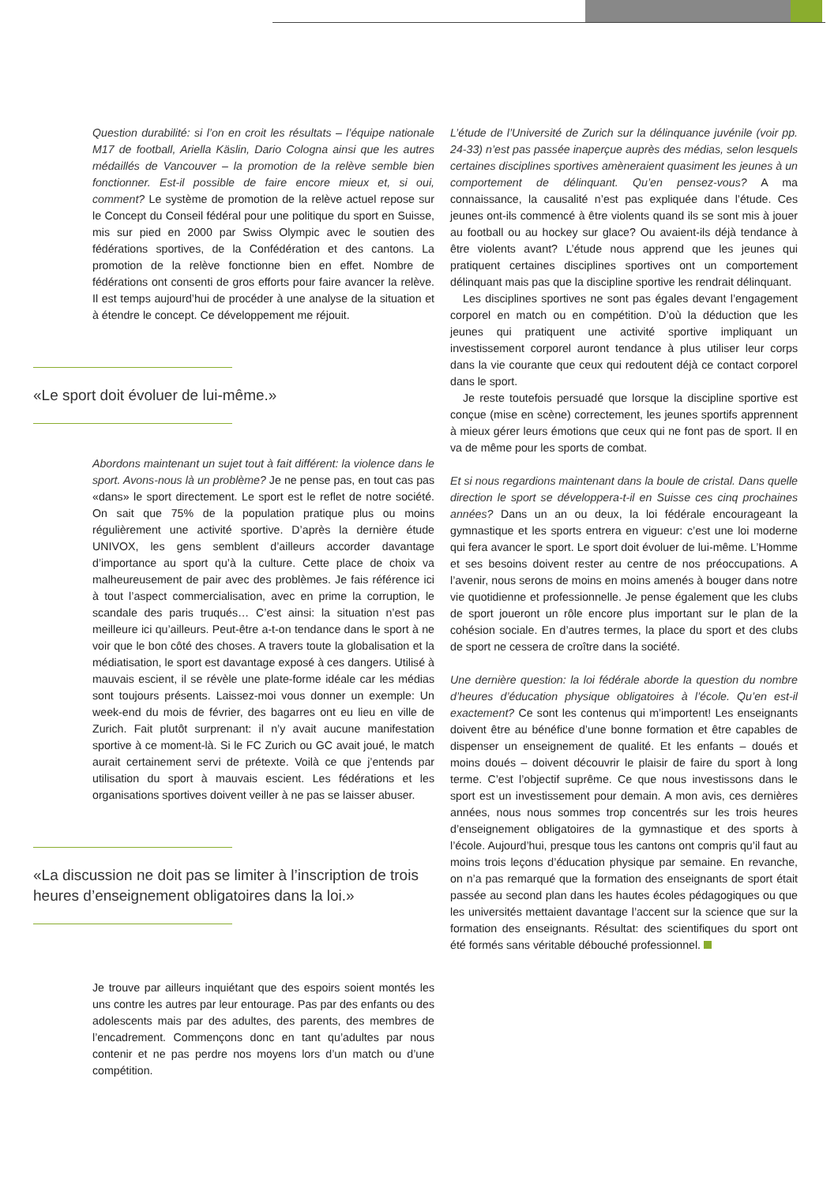Question durabilité: si l’on en croit les résultats – l’équipe nationale M17 de football, Ariella Käslin, Dario Cologna ainsi que les autres médaillés de Vancouver – la promotion de la relève semble bien fonctionner. Est-il possible de faire encore mieux et, si oui, comment? Le système de promotion de la relève actuel repose sur le Concept du Conseil fédéral pour une politique du sport en Suisse, mis sur pied en 2000 par Swiss Olympic avec le soutien des fédérations sportives, de la Confédération et des cantons. La promotion de la relève fonctionne bien en effet. Nombre de fédérations ont consenti de gros efforts pour faire avancer la relève. Il est temps aujourd’hui de procéder à une analyse de la situation et à étendre le concept. Ce développement me réjouit.
«Le sport doit évoluer de lui-même.»
Abordons maintenant un sujet tout à fait différent: la violence dans le sport. Avons-nous là un problème? Je ne pense pas, en tout cas pas «dans» le sport directement. Le sport est le reflet de notre société. On sait que 75% de la population pratique plus ou moins régulièrement une activité sportive. D’après la dernière étude UNIVOX, les gens semblent d’ailleurs accorder davantage d’importance au sport qu’à la culture. Cette place de choix va malheureusement de pair avec des problèmes. Je fais référence ici à tout l’aspect commercialisation, avec en prime la corruption, le scandale des paris truqués… C’est ainsi: la situation n’est pas meilleure ici qu’ailleurs. Peut-être a-t-on tendance dans le sport à ne voir que le bon côté des choses. A travers toute la globalisation et la médiatisation, le sport est davantage exposé à ces dangers. Utilisé à mauvais escient, il se révèle une plate-forme idéale car les médias sont toujours présents. Laissez-moi vous donner un exemple: Un week-end du mois de février, des bagarres ont eu lieu en ville de Zurich. Fait plutôt surprenant: il n’y avait aucune manifestation sportive à ce moment-là. Si le FC Zurich ou GC avait joué, le match aurait certainement servi de prétexte. Voilà ce que j’entends par utilisation du sport à mauvais escient. Les fédérations et les organisations sportives doivent veiller à ne pas se laisser abuser.
«La discussion ne doit pas se limiter à l’inscription de trois heures d’enseignement obligatoires dans la loi.»
Je trouve par ailleurs inquiétant que des espoirs soient montés les uns contre les autres par leur entourage. Pas par des enfants ou des adolescents mais par des adultes, des parents, des membres de l’encadrement. Commençons donc en tant qu’adultes par nous contenir et ne pas perdre nos moyens lors d’un match ou d’une compétition.
L’étude de l’Université de Zurich sur la délinquance juvénile (voir pp. 24-33) n’est pas passée inaperçue auprès des médias, selon lesquels certaines disciplines sportives amèneraient quasiment les jeunes à un comportement de délinquant. Qu’en pensez-vous? A ma connaissance, la causalité n’est pas expliquée dans l’étude. Ces jeunes ont-ils commencé à être violents quand ils se sont mis à jouer au football ou au hockey sur glace? Ou avaient-ils déjà tendance à être violents avant? L’étude nous apprend que les jeunes qui pratiquent certaines disciplines sportives ont un comportement délinquant mais pas que la discipline sportive les rendrait délinquant.
Les disciplines sportives ne sont pas égales devant l’engagement corporel en match ou en compétition. D’où la déduction que les jeunes qui pratiquent une activité sportive impliquant un investissement corporel auront tendance à plus utiliser leur corps dans la vie courante que ceux qui redoutent déjà ce contact corporel dans le sport.
Je reste toutefois persuadé que lorsque la discipline sportive est conçue (mise en scène) correctement, les jeunes sportifs apprennent à mieux gérer leurs émotions que ceux qui ne font pas de sport. Il en va de même pour les sports de combat.
Et si nous regardions maintenant dans la boule de cristal. Dans quelle direction le sport se développera-t-il en Suisse ces cinq prochaines années? Dans un an ou deux, la loi fédérale encourageant la gymnastique et les sports entrera en vigueur: c’est une loi moderne qui fera avancer le sport. Le sport doit évoluer de lui-même. L’Homme et ses besoins doivent rester au centre de nos préoccupations. A l’avenir, nous serons de moins en moins amenés à bouger dans notre vie quotidienne et professionnelle. Je pense également que les clubs de sport joueront un rôle encore plus important sur le plan de la cohésion sociale. En d’autres termes, la place du sport et des clubs de sport ne cessera de croître dans la société.
Une dernière question: la loi fédérale aborde la question du nombre d’heures d’éducation physique obligatoires à l’école. Qu’en est-il exactement? Ce sont les contenus qui m’importent! Les enseignants doivent être au bénéfice d’une bonne formation et être capables de dispenser un enseignement de qualité. Et les enfants – doués et moins doués – doivent découvrir le plaisir de faire du sport à long terme. C’est l’objectif suprême. Ce que nous investissons dans le sport est un investissement pour demain. A mon avis, ces dernières années, nous nous sommes trop concentrés sur les trois heures d’enseignement obligatoires de la gymnastique et des sports à l’école. Aujourd’hui, presque tous les cantons ont compris qu’il faut au moins trois leçons d’éducation physique par semaine. En revanche, on n’a pas remarqué que la formation des enseignants de sport était passée au second plan dans les hautes écoles pédagogiques ou que les universités mettaient davantage l’accent sur la science que sur la formation des enseignants. Résultat: des scientifiques du sport ont été formés sans véritable débouché professionnel.